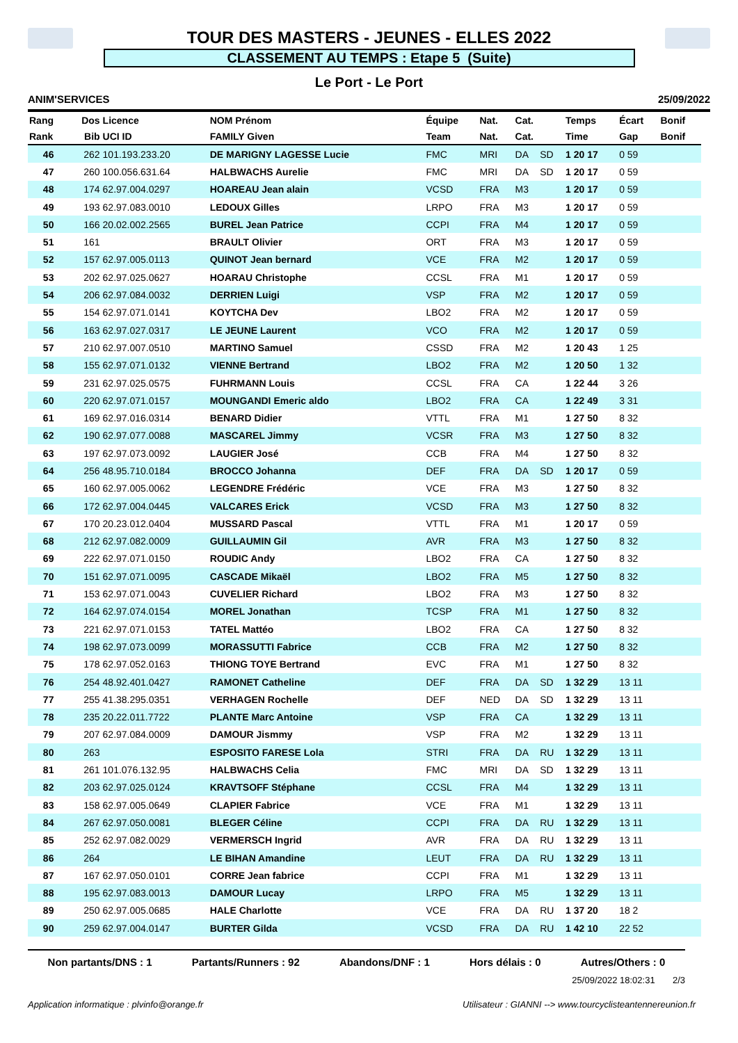TOUR DES MASTERS - JEUNES - ELLES 2022
CLASSEMENT AU TEMPS : Etape 5 (Suite)
Le Port - Le Port
ANIM'SERVICES 25/09/2022
| Rang | Dos | Licence | NOM Prénom | Équipe | Nat. | Cat. | | Temps | Écart | Bonif |
| --- | --- | --- | --- | --- | --- | --- | --- | --- | --- | --- |
| Rank | Bib | UCI ID | FAMILY Given | Team | Nat. | Cat. | | Time | Gap | Bonif |
| 46 | 262 | 101.193.233.20 | DE MARIGNY LAGESSE Lucie | FMC | MRI | DA | SD | 1 20 17 | 0 59 | |
| 47 | 260 | 100.056.631.64 | HALBWACHS Aurelie | FMC | MRI | DA | SD | 1 20 17 | 0 59 | |
| 48 | 174 | 62.97.004.0297 | HOAREAU Jean alain | VCSD | FRA | M3 | | 1 20 17 | 0 59 | |
| 49 | 193 | 62.97.083.0010 | LEDOUX Gilles | LRPO | FRA | M3 | | 1 20 17 | 0 59 | |
| 50 | 166 | 20.02.002.2565 | BUREL Jean Patrice | CCPI | FRA | M4 | | 1 20 17 | 0 59 | |
| 51 | 161 | | BRAULT Olivier | ORT | FRA | M3 | | 1 20 17 | 0 59 | |
| 52 | 157 | 62.97.005.0113 | QUINOT Jean bernard | VCE | FRA | M2 | | 1 20 17 | 0 59 | |
| 53 | 202 | 62.97.025.0627 | HOARAU Christophe | CCSL | FRA | M1 | | 1 20 17 | 0 59 | |
| 54 | 206 | 62.97.084.0032 | DERRIEN Luigi | VSP | FRA | M2 | | 1 20 17 | 0 59 | |
| 55 | 154 | 62.97.071.0141 | KOYTCHA Dev | LBO2 | FRA | M2 | | 1 20 17 | 0 59 | |
| 56 | 163 | 62.97.027.0317 | LE JEUNE Laurent | VCO | FRA | M2 | | 1 20 17 | 0 59 | |
| 57 | 210 | 62.97.007.0510 | MARTINO Samuel | CSSD | FRA | M2 | | 1 20 43 | 1 25 | |
| 58 | 155 | 62.97.071.0132 | VIENNE Bertrand | LBO2 | FRA | M2 | | 1 20 50 | 1 32 | |
| 59 | 231 | 62.97.025.0575 | FUHRMANN Louis | CCSL | FRA | CA | | 1 22 44 | 3 26 | |
| 60 | 220 | 62.97.071.0157 | MOUNGANDI Emeric aldo | LBO2 | FRA | CA | | 1 22 49 | 3 31 | |
| 61 | 169 | 62.97.016.0314 | BENARD Didier | VTTL | FRA | M1 | | 1 27 50 | 8 32 | |
| 62 | 190 | 62.97.077.0088 | MASCAREL Jimmy | VCSR | FRA | M3 | | 1 27 50 | 8 32 | |
| 63 | 197 | 62.97.073.0092 | LAUGIER José | CCB | FRA | M4 | | 1 27 50 | 8 32 | |
| 64 | 256 | 48.95.710.0184 | BROCCO Johanna | DEF | FRA | DA | SD | 1 20 17 | 0 59 | |
| 65 | 160 | 62.97.005.0062 | LEGENDRE Frédéric | VCE | FRA | M3 | | 1 27 50 | 8 32 | |
| 66 | 172 | 62.97.004.0445 | VALCARES Erick | VCSD | FRA | M3 | | 1 27 50 | 8 32 | |
| 67 | 170 | 20.23.012.0404 | MUSSARD Pascal | VTTL | FRA | M1 | | 1 20 17 | 0 59 | |
| 68 | 212 | 62.97.082.0009 | GUILLAUMIN Gil | AVR | FRA | M3 | | 1 27 50 | 8 32 | |
| 69 | 222 | 62.97.071.0150 | ROUDIC Andy | LBO2 | FRA | CA | | 1 27 50 | 8 32 | |
| 70 | 151 | 62.97.071.0095 | CASCADE Mikaël | LBO2 | FRA | M5 | | 1 27 50 | 8 32 | |
| 71 | 153 | 62.97.071.0043 | CUVELIER Richard | LBO2 | FRA | M3 | | 1 27 50 | 8 32 | |
| 72 | 164 | 62.97.074.0154 | MOREL Jonathan | TCSP | FRA | M1 | | 1 27 50 | 8 32 | |
| 73 | 221 | 62.97.071.0153 | TATEL Mattéo | LBO2 | FRA | CA | | 1 27 50 | 8 32 | |
| 74 | 198 | 62.97.073.0099 | MORASSUTTI Fabrice | CCB | FRA | M2 | | 1 27 50 | 8 32 | |
| 75 | 178 | 62.97.052.0163 | THIONG TOYE Bertrand | EVC | FRA | M1 | | 1 27 50 | 8 32 | |
| 76 | 254 | 48.92.401.0427 | RAMONET Catheline | DEF | FRA | DA | SD | 1 32 29 | 13 11 | |
| 77 | 255 | 41.38.295.0351 | VERHAGEN Rochelle | DEF | NED | DA | SD | 1 32 29 | 13 11 | |
| 78 | 235 | 20.22.011.7722 | PLANTE Marc Antoine | VSP | FRA | CA | | 1 32 29 | 13 11 | |
| 79 | 207 | 62.97.084.0009 | DAMOUR Jismmy | VSP | FRA | M2 | | 1 32 29 | 13 11 | |
| 80 | 263 | | ESPOSITO FARESE Lola | STRI | FRA | DA | RU | 1 32 29 | 13 11 | |
| 81 | 261 | 101.076.132.95 | HALBWACHS Celia | FMC | MRI | DA | SD | 1 32 29 | 13 11 | |
| 82 | 203 | 62.97.025.0124 | KRAVTSOFF Stéphane | CCSL | FRA | M4 | | 1 32 29 | 13 11 | |
| 83 | 158 | 62.97.005.0649 | CLAPIER Fabrice | VCE | FRA | M1 | | 1 32 29 | 13 11 | |
| 84 | 267 | 62.97.050.0081 | BLEGER Céline | CCPI | FRA | DA | RU | 1 32 29 | 13 11 | |
| 85 | 252 | 62.97.082.0029 | VERMERSCH Ingrid | AVR | FRA | DA | RU | 1 32 29 | 13 11 | |
| 86 | 264 | | LE BIHAN Amandine | LEUT | FRA | DA | RU | 1 32 29 | 13 11 | |
| 87 | 167 | 62.97.050.0101 | CORRE Jean fabrice | CCPI | FRA | M1 | | 1 32 29 | 13 11 | |
| 88 | 195 | 62.97.083.0013 | DAMOUR Lucay | LRPO | FRA | M5 | | 1 32 29 | 13 11 | |
| 89 | 250 | 62.97.005.0685 | HALE Charlotte | VCE | FRA | DA | RU | 1 37 20 | 18 2 | |
| 90 | 259 | 62.97.004.0147 | BURTER Gilda | VCSD | FRA | DA | RU | 1 42 10 | 22 52 | |
Non partants/DNS : 1 Partants/Runners : 92 Abandons/DNF : 1 Hors délais : 0 Autres/Others : 0
25/09/2022 18:02:31 2/3
Application informatique : plvinfo@orange.fr Utilisateur : GIANNI --> www.tourcyclisteantennereunion.fr